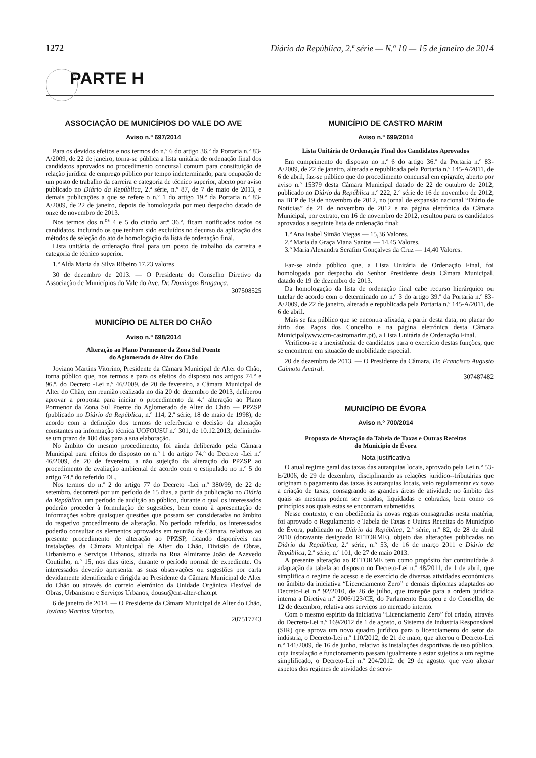1272 Diário da República, 2.ª série — N.º 10 — 15 de janeiro de 2014
PARTE H
ASSOCIAÇÃO DE MUNICÍPIOS DO VALE DO AVE
Aviso n.º 697/2014
Para os devidos efeitos e nos termos do n.º 6 do artigo 36.º da Portaria n.º 83-A/2009, de 22 de janeiro, torna-se pública a lista unitária de ordenação final dos candidatos aprovados no procedimento concursal comum para constituição de relação jurídica de emprego público por tempo indeterminado, para ocupação de um posto de trabalho da carreira e categoria de técnico superior, aberto por aviso publicado no Diário da República, 2.ª série, n.º 87, de 7 de maio de 2013, e demais publicações a que se refere o n.º 1 do artigo 19.º da Portaria n.º 83-A/2009, de 22 de janeiro, depois de homologada por meu despacho datado de onze de novembro de 2013.
Nos termos dos n.<sup>os</sup> 4 e 5 do citado artº 36.º, ficam notificados todos os candidatos, incluindo os que tenham sido excluídos no decurso da aplicação dos métodos de seleção do ato de homologação da lista de ordenação final.
Lista unitária de ordenação final para um posto de trabalho da carreira e categoria de técnico superior.
1.º Alda Maria da Silva Ribeiro 17,23 valores
30 de dezembro de 2013. — O Presidente do Conselho Diretivo da Associação de Municípios do Vale do Ave, Dr. Domingos Bragança.
307508525
MUNICÍPIO DE ALTER DO CHÃO
Aviso n.º 698/2014
Alteração ao Plano Pormenor da Zona Sul Poente
do Aglomerado de Alter do Chão
Joviano Martins Vitorino, Presidente da Câmara Municipal de Alter do Chão, torna público que, nos termos e para os efeitos do disposto nos artigos 74.º e 96.º, do Decreto -Lei n.º 46/2009, de 20 de fevereiro, a Câmara Municipal de Alter do Chão, em reunião realizada no dia 20 de dezembro de 2013, deliberou aprovar a proposta para iniciar o procedimento da 4.ª alteração ao Plano Pormenor da Zona Sul Poente do Aglomerado de Alter do Chão — PPZSP (publicado no Diário da República, n.º 114, 2.ª série, 18 de maio de 1998), de acordo com a definição dos termos de referência e decisão da alteração constantes na informação técnica UOFOUSU n.º 301, de 10.12.2013, definindo-se um prazo de 180 dias para a sua elaboração.
No âmbito do mesmo procedimento, foi ainda deliberado pela Câmara Municipal para efeitos do disposto no n.º 1 do artigo 74.º do Decreto -Lei n.º 46/2009, de 20 de fevereiro, a não sujeição da alteração do PPZSP ao procedimento de avaliação ambiental de acordo com o estipulado no n.º 5 do artigo 74.º do referido DL.
Nos termos do n.º 2 do artigo 77 do Decreto -Lei n.º 380/99, de 22 de setembro, decorrerá por um período de 15 dias, a partir da publicação no Diário da República, um período de audição ao público, durante o qual os interessados poderão proceder à formulação de sugestões, bem como à apresentação de informações sobre quaisquer questões que possam ser consideradas no âmbito do respetivo procedimento de alteração. No período referido, os interessados poderão consultar os elementos aprovados em reunião de Câmara, relativos ao presente procedimento de alteração ao PPZSP, ficando disponíveis nas instalações da Câmara Municipal de Alter do Chão, Divisão de Obras, Urbanismo e Serviços Urbanos, situada na Rua Almirante João de Azevedo Coutinho, n.º 15, nos dias úteis, durante o período normal de expediente. Os interessados deverão apresentar as suas observações ou sugestões por carta devidamente identificada e dirigida ao Presidente da Câmara Municipal de Alter do Chão ou através do correio eletrónico da Unidade Orgânica Flexível de Obras, Urbanismo e Serviços Urbanos, dousu@cm-alter-chao.pt
6 de janeiro de 2014. — O Presidente da Câmara Municipal de Alter do Chão, Joviano Martins Vitorino.
207517743
MUNICÍPIO DE CASTRO MARIM
Aviso n.º 699/2014
Lista Unitária de Ordenação Final dos Candidatos Aprovados
Em cumprimento do disposto no n.º 6 do artigo 36.º da Portaria n.º 83-A/2009, de 22 de janeiro, alterada e republicada pela Portaria n.º 145-A/2011, de 6 de abril, faz-se público que do procedimento concursal em epígrafe, aberto por aviso n.º 15379 desta Câmara Municipal datado de 22 de outubro de 2012, publicado no Diário da República n.º 222, 2.º série de 16 de novembro de 2012, na BEP de 19 de novembro de 2012, no jornal de expansão nacional “Diário de Notícias” de 21 de novembro de 2012 e na página eletrónica da Câmara Municipal, por extrato, em 16 de novembro de 2012, resultou para os candidatos aprovados a seguinte lista de ordenação final:
1.º Ana Isabel Simão Viegas — 15,36 Valores.
2.º Maria da Graça Viana Santos — 14,45 Valores.
3.º Maria Alexandra Serafim Gonçalves da Cruz — 14,40 Valores.
Faz-se ainda público que, a Lista Unitária de Ordenação Final, foi homologada por despacho do Senhor Presidente desta Câmara Municipal, datado de 19 de dezembro de 2013.
Da homologação da lista de ordenação final cabe recurso hierárquico ou tutelar de acordo com o determinado no n.º 3 do artigo 39.º da Portaria n.º 83-A/2009, de 22 de janeiro, alterada e republicada pela Portaria n.º 145-A/2011, de 6 de abril.
Mais se faz público que se encontra afixada, a partir desta data, no placar do átrio dos Paços dos Concelho e na página eletrónica desta Câmara Municipal(www.cm-castromarim.pt), a Lista Unitária de Ordenação Final.
Verificou-se a inexistência de candidatos para o exercício destas funções, que se encontrem em situação de mobilidade especial.
20 de dezembro de 2013. — O Presidente da Câmara, Dr. Francisco Augusto Caimoto Amaral.
307487482
MUNICÍPIO DE ÉVORA
Aviso n.º 700/2014
Proposta de Alteração da Tabela de Taxas e Outras Receitas
do Município de Évora
Nota justificativa
O atual regime geral das taxas das autarquias locais, aprovado pela Lei n.º 53-E/2006, de 29 de dezembro, disciplinando as relações jurídico--tributárias que originam o pagamento das taxas às autarquias locais, veio regulamentar ex novo a criação de taxas, consagrando as grandes áreas de atividade no âmbito das quais as mesmas podem ser criadas, liquidadas e cobradas, bem como os princípios aos quais estas se encontram submetidas.
Nesse contexto, e em obediência às novas regras consagradas nesta matéria, foi aprovado o Regulamento e Tabela de Taxas e Outras Receitas do Município de Évora, publicado no Diário da República, 2.ª série, n.º 82, de 28 de abril 2010 (doravante designado RTTORME), objeto das alterações publicadas no Diário da República, 2.ª série, n.º 53, de 16 de março 2011 e Diário da República, 2.ª série, n.º 101, de 27 de maio 2013.
A presente alteração ao RTTORME tem como propósito dar continuidade à adaptação da tabela ao disposto no Decreto-Lei n.º 48/2011, de 1 de abril, que simplifica o regime de acesso e de exercício de diversas atividades económicas no âmbito da iniciativa “Licenciamento Zero” e demais diplomas adaptados ao Decreto-Lei n.º 92/2010, de 26 de julho, que transpõe para a ordem jurídica interna a Diretiva n.º 2006/123/CE, do Parlamento Europeu e do Conselho, de 12 de dezembro, relativa aos serviços no mercado interno.
Com o mesmo espirito da iniciativa “Licenciamento Zero” foi criado, através do Decreto-Lei n.º 169/2012 de 1 de agosto, o Sistema de Industria Responsável (SIR) que aprova um novo quadro jurídico para o licenciamento do setor da indústria, o Decreto-Lei n.º 110/2012, de 21 de maio, que alterou o Decreto-Lei n.º 141/2009, de 16 de junho, relativo às instalações desportivas de uso público, cuja instalação e funcionamento passam igualmente a estar sujeitos a um regime simplificado, o Decreto-Lei n.º 204/2012, de 29 de agosto, que veio alterar aspetos dos regimes de atividades de servi-